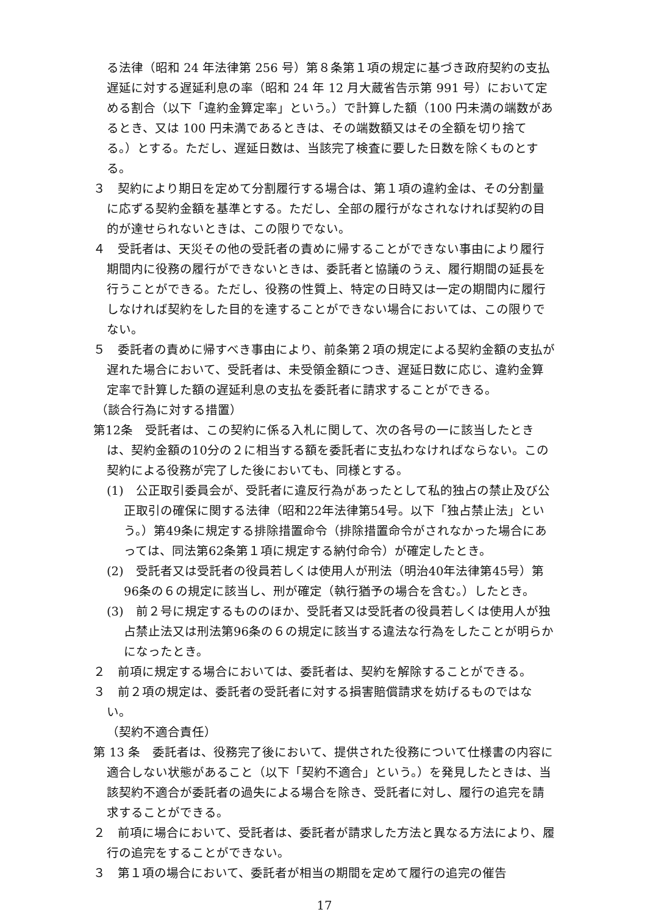る法律（昭和 24 年法律第 256 号）第８条第１項の規定に基づき政府契約の支払遅延に対する遅延利息の率（昭和 24 年 12 月大蔵省告示第 991 号）において定める割合（以下「違約金算定率」という。）で計算した額（100 円未満の端数があるとき、又は 100 円未満であるときは、その端数額又はその全額を切り捨てる。）とする。ただし、遅延日数は、当該完了検査に要した日数を除くものとする。
３　契約により期日を定めて分割履行する場合は、第１項の違約金は、その分割量に応ずる契約金額を基準とする。ただし、全部の履行がなされなければ契約の目的が達せられないときは、この限りでない。
４　受託者は、天災その他の受託者の責めに帰することができない事由により履行期間内に役務の履行ができないときは、委託者と協議のうえ、履行期間の延長を行うことができる。ただし、役務の性質上、特定の日時又は一定の期間内に履行しなければ契約をした目的を達することができない場合においては、この限りでない。
５　委託者の責めに帰すべき事由により、前条第２項の規定による契約金額の支払が遅れた場合において、受託者は、未受領金額につき、遅延日数に応じ、違約金算定率で計算した額の遅延利息の支払を委託者に請求することができる。
（談合行為に対する措置）
第12条　受託者は、この契約に係る入札に関して、次の各号の一に該当したときは、契約金額の10分の２に相当する額を委託者に支払わなければならない。この契約による役務が完了した後においても、同様とする。
(1)　公正取引委員会が、受託者に違反行為があったとして私的独占の禁止及び公正取引の確保に関する法律（昭和22年法律第54号。以下「独占禁止法」という。）第49条に規定する排除措置命令（排除措置命令がされなかった場合にあっては、同法第62条第１項に規定する納付命令）が確定したとき。
(2)　受託者又は受託者の役員若しくは使用人が刑法（明治40年法律第45号）第96条の６の規定に該当し、刑が確定（執行猶予の場合を含む。）したとき。
(3)　前２号に規定するもののほか、受託者又は受託者の役員若しくは使用人が独占禁止法又は刑法第96条の６の規定に該当する違法な行為をしたことが明らかになったとき。
２　前項に規定する場合においては、委託者は、契約を解除することができる。
３　前２項の規定は、委託者の受託者に対する損害賠償請求を妨げるものではない。
（契約不適合責任）
第 13 条　委託者は、役務完了後において、提供された役務について仕様書の内容に適合しない状態があること（以下「契約不適合」という。）を発見したときは、当該契約不適合が委託者の過失による場合を除き、受託者に対し、履行の追完を請求することができる。
２　前項に場合において、受託者は、委託者が請求した方法と異なる方法により、履行の追完をすることができない。
３　第１項の場合において、委託者が相当の期間を定めて履行の追完の催告
17